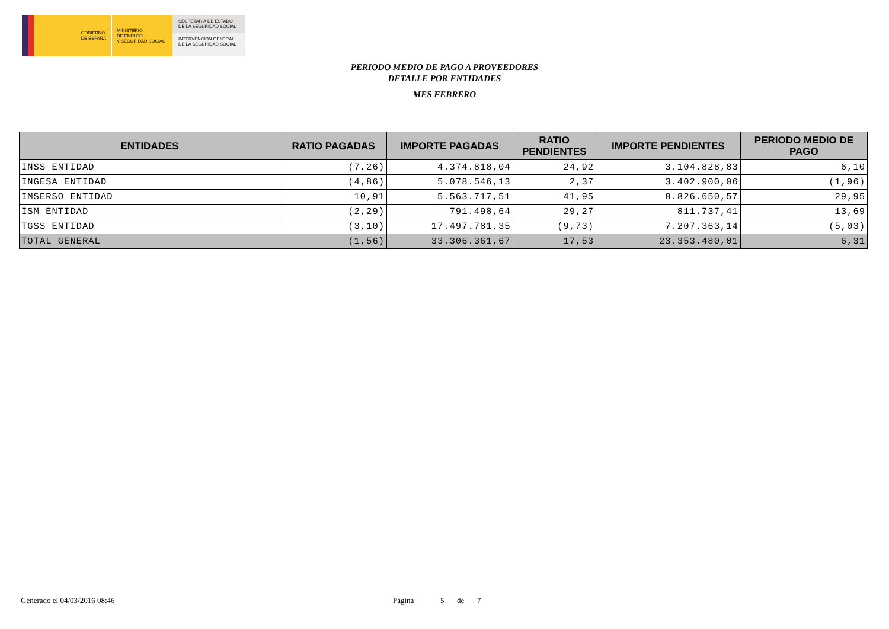GOBIERNO
DE ESPAÑA
MINISTERIO
DE EMPLEO
Y SEGURIDAD SOCIAL
SECRETARÍA DE ESTADO
DE LA SEGURIDAD SOCIAL
INTERVENCIÓN GENERAL
DE LA SEGURIDAD SOCIAL
PERIODO MEDIO DE PAGO A PROVEEDORES
DETALLE POR ENTIDADES
MES FEBRERO
| ENTIDADES | RATIO PAGADAS | IMPORTE PAGADAS | RATIO PENDIENTES | IMPORTE PENDIENTES | PERIODO MEDIO DE PAGO |
| --- | --- | --- | --- | --- | --- |
| INSS ENTIDAD | (7,26) | 4.374.818,04 | 24,92 | 3.104.828,83 | 6,10 |
| INGESA ENTIDAD | (4,86) | 5.078.546,13 | 2,37 | 3.402.900,06 | (1,96) |
| IMSERSO ENTIDAD | 10,91 | 5.563.717,51 | 41,95 | 8.826.650,57 | 29,95 |
| ISM ENTIDAD | (2,29) | 791.498,64 | 29,27 | 811.737,41 | 13,69 |
| TGSS ENTIDAD | (3,10) | 17.497.781,35 | (9,73) | 7.207.363,14 | (5,03) |
| TOTAL GENERAL | (1,56) | 33.306.361,67 | 17,53 | 23.353.480,01 | 6,31 |
Generado el 04/03/2016 08:46 Página 5 de 7